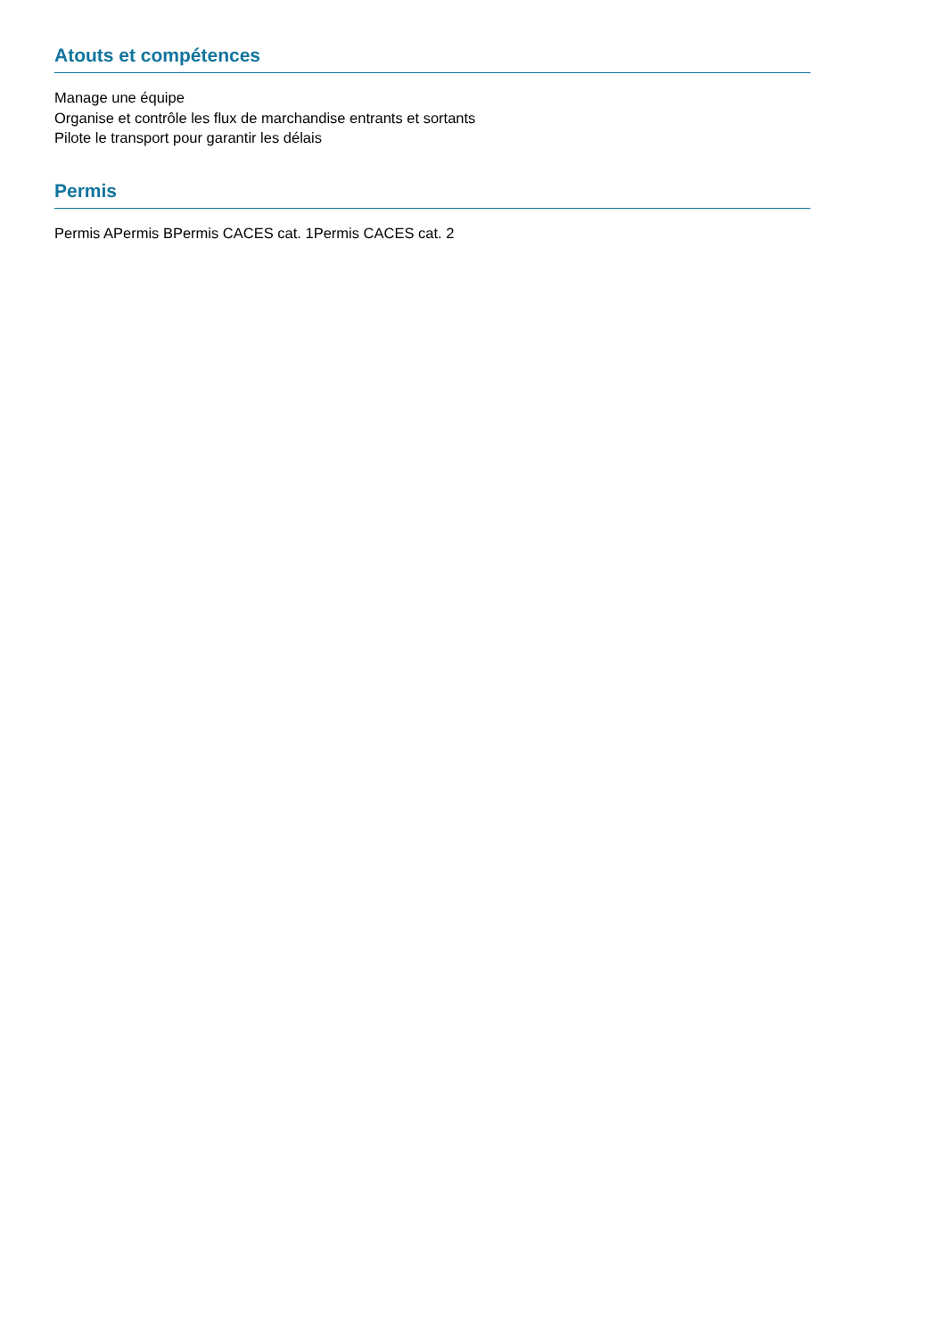Atouts et compétences
Manage une équipe
Organise et contrôle les flux de marchandise entrants et sortants
Pilote le transport pour garantir les délais
Permis
Permis APermis BPermis CACES cat. 1Permis CACES cat. 2